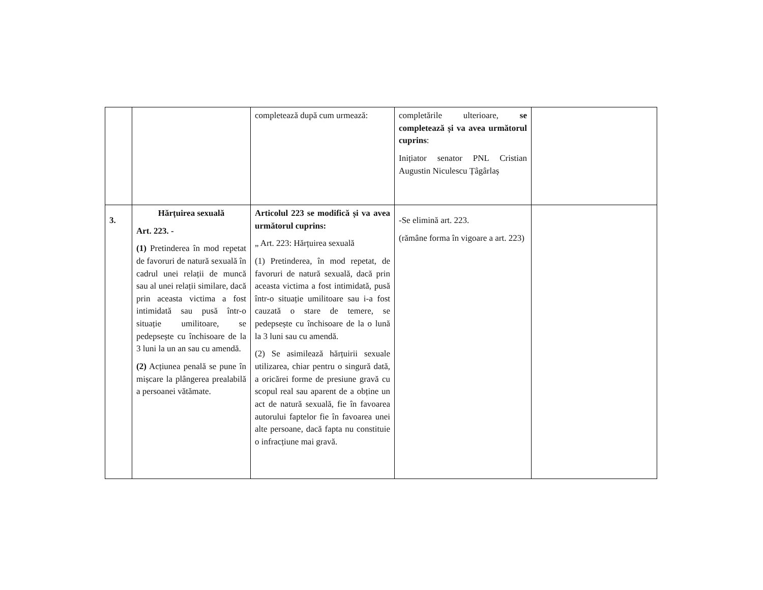| | | completează după cum urmează: | completările ulterioare, se completează și va avea următorul cuprins : Inițiator senator PNL Cristian Augustin Niculescu Țâgârlaș | |
| 3. | Hărțuirea sexuală Art. 223. - (1) Pretinderea în mod repetat de favoruri de natură sexuală în cadrul unei relații de muncă sau al unei relații similare, dacă prin aceasta victima a fost intimidată sau pusă într-o situație umilitoare, se pedepsește cu închisoare de la 3 luni la un an sau cu amendă. (2) Acțiunea penală se pune în mișcare la plângerea prealabilă a persoanei vătămate. | Articolul 223 se modifică și va avea următorul cuprins: „ Art. 223: Hărțuirea sexuală (1) Pretinderea, în mod repetat, de favoruri de natură sexuală, dacă prin aceasta victima a fost intimidată, pusă într-o situație umilitoare sau i-a fost cauzată o stare de temere, se pedepsește cu închisoare de la o lună la 3 luni sau cu amendă. (2) Se asimilează hărțuirii sexuale utilizarea, chiar pentru o singură dată, a oricărei forme de presiune gravă cu scopul real sau aparent de a obține un act de natură sexuală, fie în favoarea autorului faptelor fie în favoarea unei alte persoane, dacă fapta nu constituie o infracțiune mai gravă. | -Se elimină art. 223. (rămâne forma în vigoare a art. 223) | |